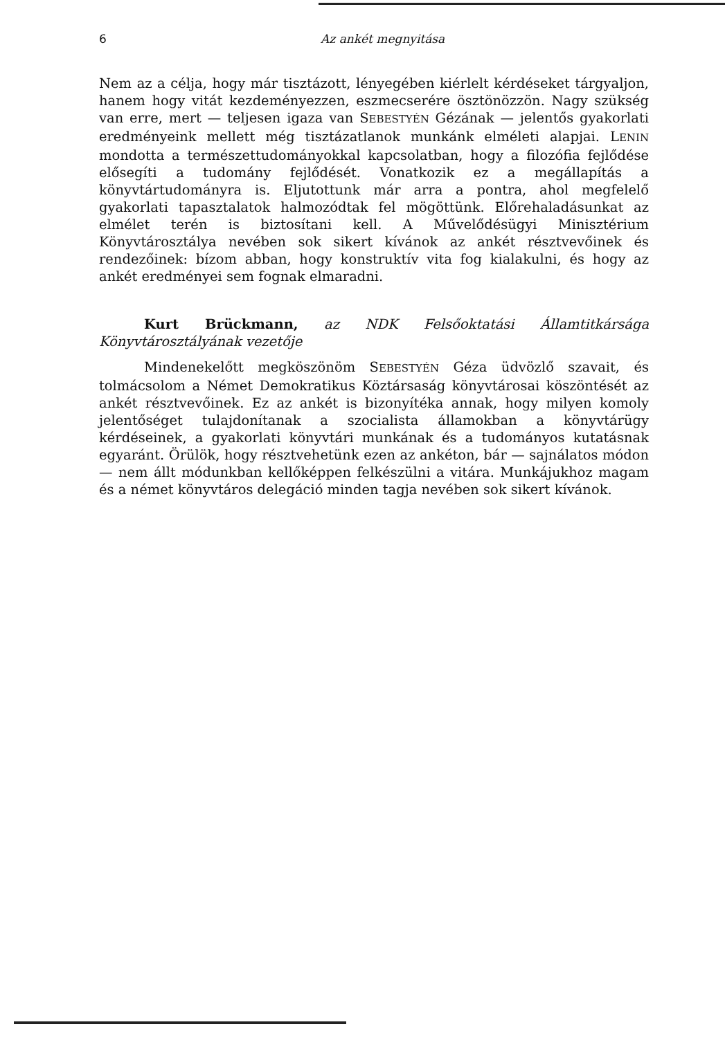6 Az ankét megnyitása
Nem az a célja, hogy már tisztázott, lényegében kiérlelt kérdéseket tárgyaljon, hanem hogy vitát kezdeményezzen, eszmecserére ösztönözzön. Nagy szükség van erre, mert — teljesen igaza van SEBESTYÉN Gézának — jelentős gyakorlati eredményeink mellett még tisztázatlanok munkánk elméleti alapjai. LENIN mondotta a természettudományokkal kapcsolatban, hogy a filozófia fejlődése elősegíti a tudomány fejlődését. Vonatkozik ez a megállapítás a könyvtártudományra is. Eljutottunk már arra a pontra, ahol megfelelő gyakorlati tapasztalatok halmozódtak fel mögöttünk. Előrehaladásunkat az elmélet terén is biztosítani kell. A Művelődésügyi Minisztérium Könyvtárosztálya nevében sok sikert kívánok az ankét résztvevőinek és rendezőinek: bízom abban, hogy konstruktív vita fog kialakulni, és hogy az ankét eredményei sem fognak elmaradni.
Kurt Brückmann, az NDK Felsőoktatási Államtitkársága Könyvtárosztályának vezetője
Mindenekelőtt megköszönöm SEBESTYÉN Géza üdvözlő szavait, és tolmácsolom a Német Demokratikus Köztársaság könyvtárosai köszöntését az ankét résztvevőinek. Ez az ankét is bizonyítéka annak, hogy milyen komoly jelentőséget tulajdonítanak a szocialista államokban a könyvtárügy kérdéseinek, a gyakorlati könyvtári munkának és a tudományos kutatásnak egyaránt. Örülök, hogy résztvehetünk ezen az ankéton, bár — sajnálatos módon — nem állt módunkban kellőképpen felkészülni a vitára. Munkájukhoz magam és a német könyvtáros delegáció minden tagja nevében sok sikert kívánok.